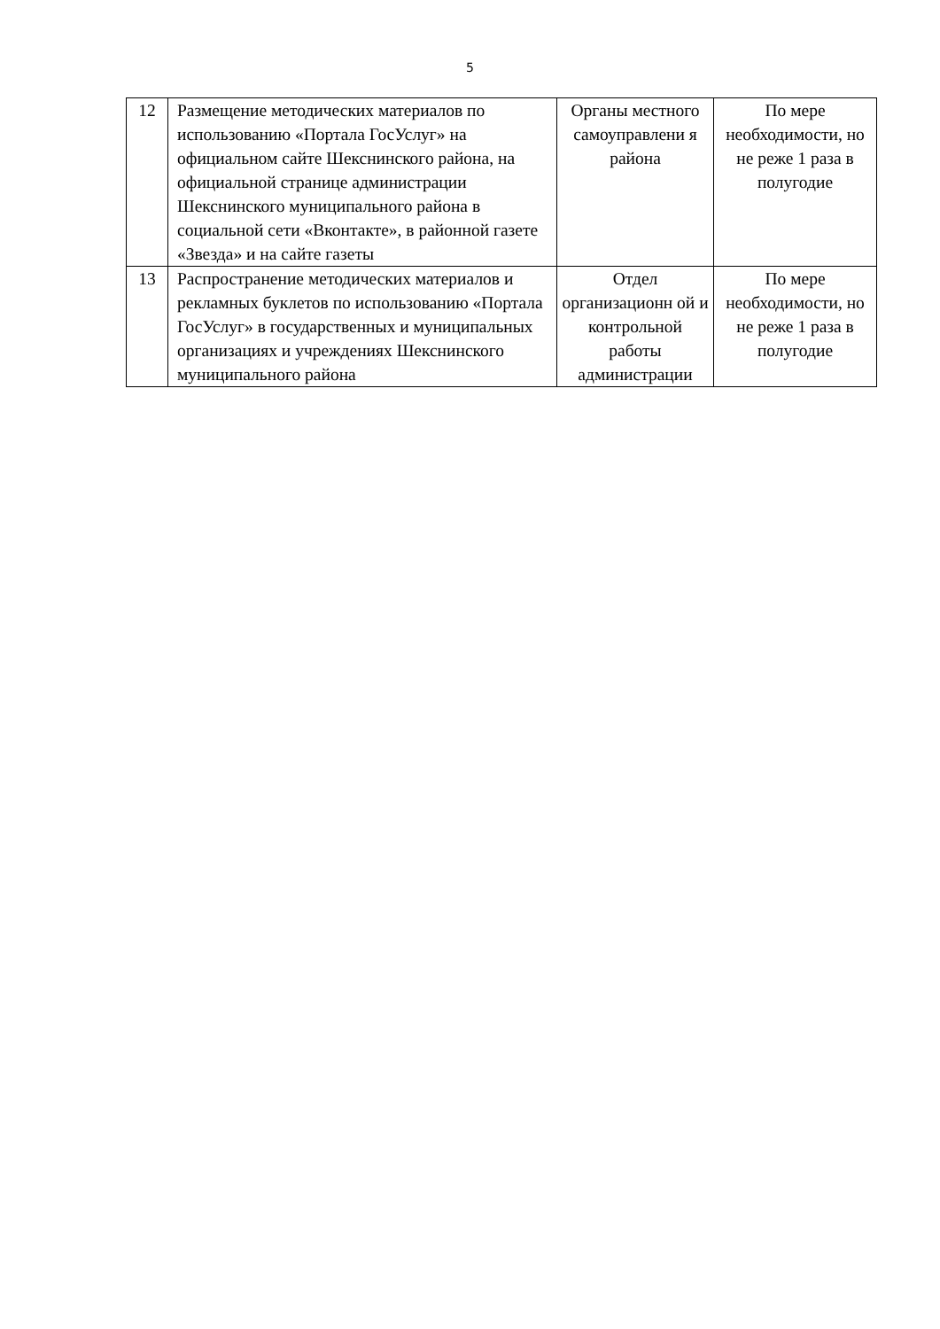5
| 12 | Размещение методических материалов по использованию «Портала ГосУслуг» на официальном сайте Шекснинского района, на официальной странице администрации Шекснинского муниципального района в социальной сети «Вконтакте», в районной газете «Звезда» и на сайте газеты | Органы местного самоуправлени я района | По мере необходимости, но не реже 1 раза в полугодие |
| 13 | Распространение методических материалов и рекламных буклетов по использованию «Портала ГосУслуг» в государственных и муниципальных организациях и учреждениях Шекснинского муниципального района | Отдел организационн ой и контрольной работы администрации | По мере необходимости, но не реже 1 раза в полугодие |